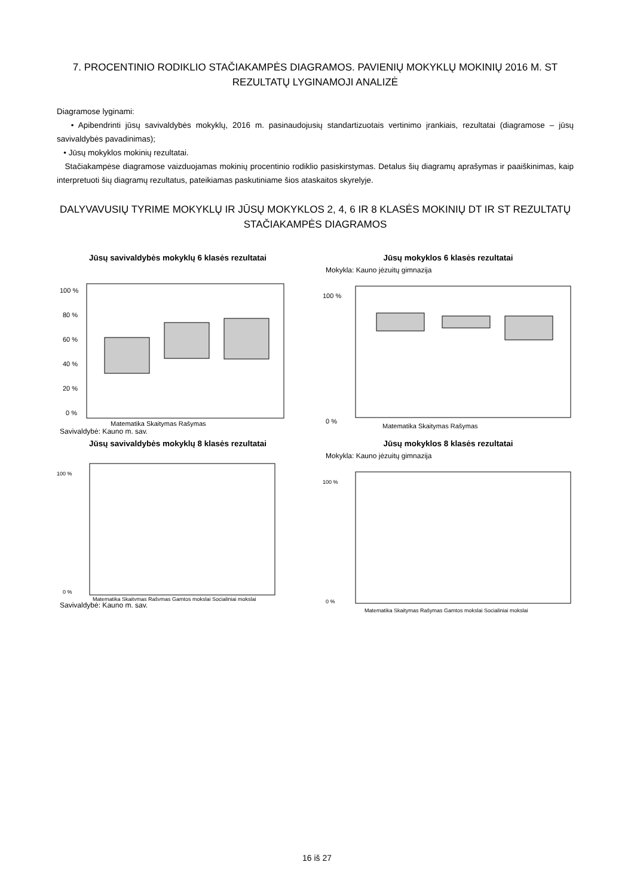7. PROCENTINIO RODIKLIO STAČIAKAMPĖS DIAGRAMOS. PAVIENIŲ MOKYKLŲ MOKINIŲ 2016 M. ST REZULTATŲ LYGINAMOJI ANALIZĖ
Diagramose lyginami:
• Apibendrinti jūsų savivaldybės mokyklų, 2016 m. pasinaudojusių standartizuotais vertinimo įrankiais, rezultatai (diagramose – jūsų savivaldybės pavadinimas);
• Jūsų mokyklos mokinių rezultatai.
Stačiakampėse diagramose vaizduojamas mokinių procentinio rodiklio pasiskirstymas. Detalus šių diagramų aprašymas ir paaiškinimas, kaip interpretuoti šių diagramų rezultatus, pateikiamas paskutiniame šios ataskaitos skyrelyje.
DALYVAVUSIŲ TYRIME MOKYKLŲ IR JŪSŲ MOKYKLOS 2, 4, 6 IR 8 KLASĖS MOKINIŲ DT IR ST REZULTATŲ STAČIAKAMPĖS DIAGRAMOS
Jūsų savivaldybės mokyklų 6 klasės rezultatai
100 %
80 %
60 %
40 %
20 %
0 %
Matematika Skaitymas Rašymas
Savivaldybė: Kauno m. sav.
Jūsų mokyklos 6 klasės rezultatai
Mokykla: Kauno jėzuitų gimnazija
100 %
0 %
Matematika Skaitymas Rašymas
Jūsų savivaldybės mokyklų 8 klasės rezultatai
100 %
0 %
Matematika Skaitymas Rašymas Gamtos mokslai Socialiniai mokslai
Savivaldybė: Kauno m. sav.
Jūsų mokyklos 8 klasės rezultatai
Mokykla: Kauno jėzuitų gimnazija
100 %
0 %
Matematika Skaitymas Rašymas Gamtos mokslai Socialiniai mokslai
16 iš 27